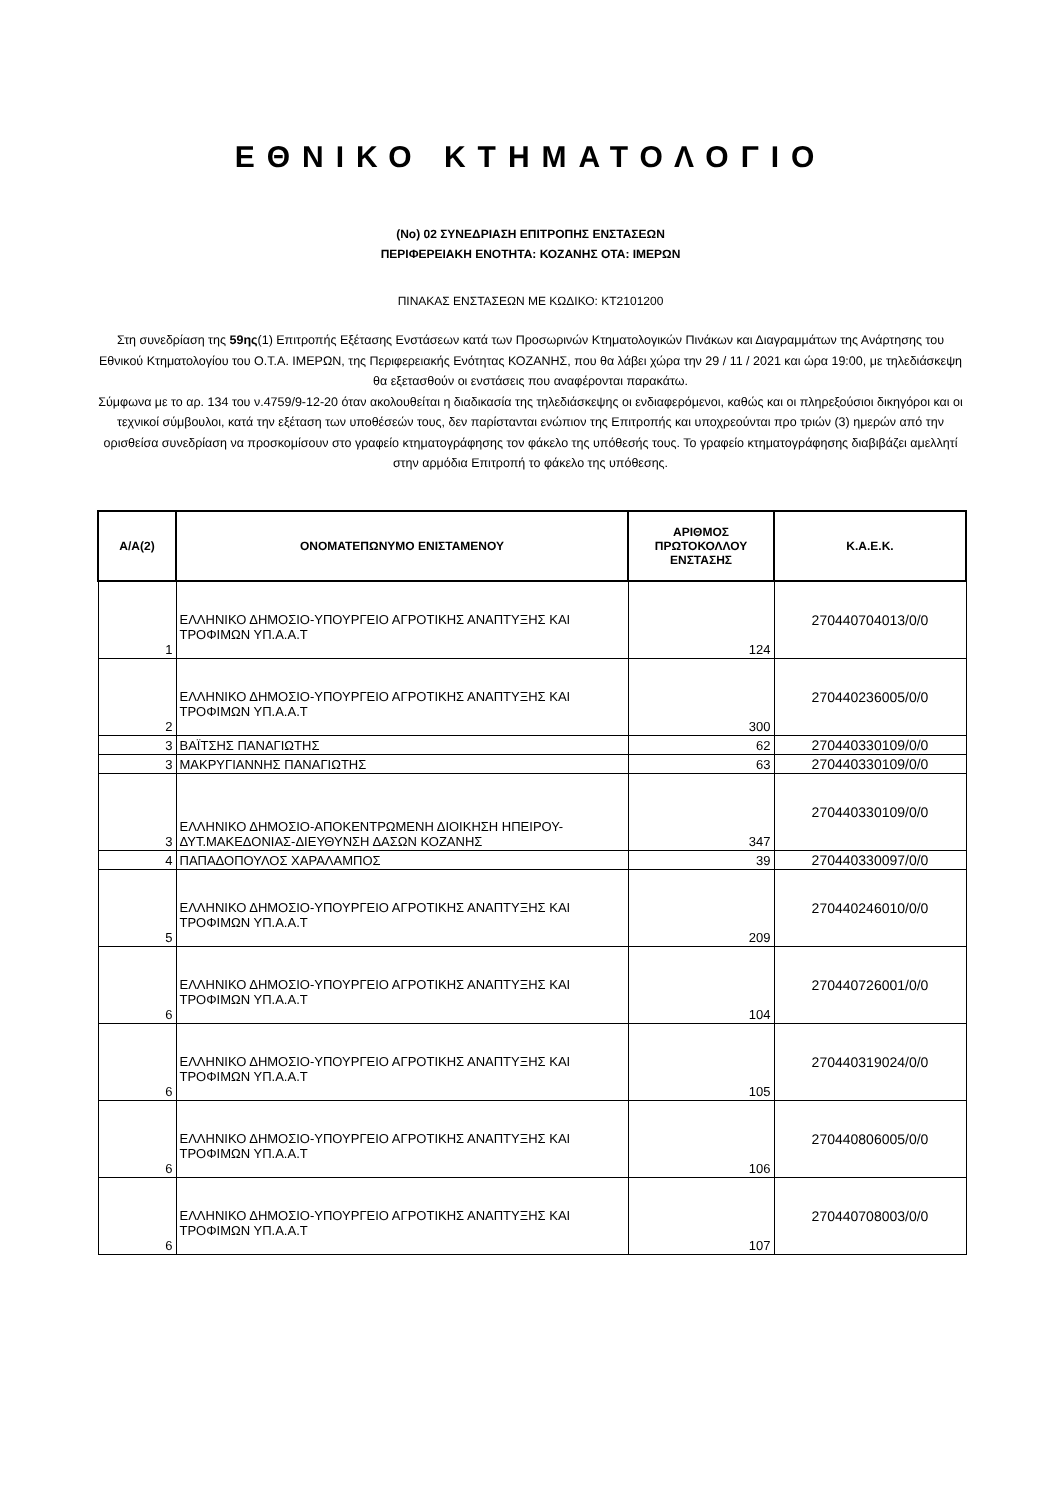ΕΘΝΙΚΟ ΚΤΗΜΑΤΟΛΟΓΙΟ
(Nο) 02 ΣΥΝΕΔΡΙΑΣΗ ΕΠΙΤΡΟΠΗΣ ΕΝΣΤΑΣΕΩΝ
ΠΕΡΙΦΕΡΕΙΑΚΗ ΕΝΟΤΗΤΑ: ΚΟΖΑΝΗΣ ΟΤΑ: ΙΜΕΡΩΝ
ΠΙΝΑΚΑΣ ΕΝΣΤΑΣΕΩΝ ΜΕ ΚΩΔΙΚΟ: ΚΤ2101200
Στη συνεδρίαση της 59ης(1) Επιτροπής Εξέτασης Ενστάσεων κατά των Προσωρινών Κτηματολογικών Πινάκων και Διαγραμμάτων της Ανάρτησης του Εθνικού Κτηματολογίου του Ο.Τ.Α. ΙΜΕΡΩΝ, της Περιφερειακής Ενότητας ΚΟΖΑΝΗΣ, που θα λάβει χώρα την 29 / 11 / 2021 και ώρα 19:00, με τηλεδιάσκεψη θα εξετασθούν οι ενστάσεις που αναφέρονται παρακάτω.
Σύμφωνα με το αρ. 134 του ν.4759/9-12-20 όταν ακολουθείται η διαδικασία της τηλεδιάσκεψης οι ενδιαφερόμενοι, καθώς και οι πληρεξούσιοι δικηγόροι και οι τεχνικοί σύμβουλοι, κατά την εξέταση των υποθέσεών τους, δεν παρίστανται ενώπιον της Επιτροπής και υποχρεούνται προ τριών (3) ημερών από την ορισθείσα συνεδρίαση να προσκομίσουν στο γραφείο κτηματογράφησης τον φάκελο της υπόθεσής τους. Το γραφείο κτηματογράφησης διαβιβάζει αμελλητί στην αρμόδια Επιτροπή το φάκελο της υπόθεσης.
| Α/Α(2) | ΟΝΟΜΑΤΕΠΩΝΥΜΟ ΕΝΙΣΤΑΜΕΝΟΥ | ΑΡΙΘΜΟΣ ΠΡΩΤΟΚΟΛΛΟΥ ΕΝΣΤΑΣΗΣ | Κ.Α.Ε.Κ. |
| --- | --- | --- | --- |
| 1 | ΕΛΛΗΝΙΚΟ ΔΗΜΟΣΙΟ-ΥΠΟΥΡΓΕΙΟ ΑΓΡΟΤΙΚΗΣ ΑΝΑΠΤΥΞΗΣ ΚΑΙ ΤΡΟΦΙΜΩΝ ΥΠ.Α.Α.Τ | 124 | 270440704013/0/0 |
| 2 | ΕΛΛΗΝΙΚΟ ΔΗΜΟΣΙΟ-ΥΠΟΥΡΓΕΙΟ ΑΓΡΟΤΙΚΗΣ ΑΝΑΠΤΥΞΗΣ ΚΑΙ ΤΡΟΦΙΜΩΝ ΥΠ.Α.Α.Τ | 300 | 270440236005/0/0 |
| 3 | ΒΑΪΤΣΗΣ ΠΑΝΑΓΙΩΤΗΣ | 62 | 270440330109/0/0 |
| 3 | ΜΑΚΡΥΓΙΑΝΝΗΣ ΠΑΝΑΓΙΩΤΗΣ | 63 | 270440330109/0/0 |
| 3 | ΕΛΛΗΝΙΚΟ ΔΗΜΟΣΙΟ-ΑΠΟΚΕΝΤΡΩΜΕΝΗ ΔΙΟΙΚΗΣΗ ΗΠΕΙΡΟΥ-ΔΥΤ.ΜΑΚΕΔΟΝΙΑΣ-ΔΙΕΥΘΥΝΣΗ ΔΑΣΩΝ ΚΟΖΑΝΗΣ | 347 | 270440330109/0/0 |
| 4 | ΠΑΠΑΔΟΠΟΥΛΟΣ ΧΑΡΑΛΑΜΠΟΣ | 39 | 270440330097/0/0 |
| 5 | ΕΛΛΗΝΙΚΟ ΔΗΜΟΣΙΟ-ΥΠΟΥΡΓΕΙΟ ΑΓΡΟΤΙΚΗΣ ΑΝΑΠΤΥΞΗΣ ΚΑΙ ΤΡΟΦΙΜΩΝ ΥΠ.Α.Α.Τ | 209 | 270440246010/0/0 |
| 6 | ΕΛΛΗΝΙΚΟ ΔΗΜΟΣΙΟ-ΥΠΟΥΡΓΕΙΟ ΑΓΡΟΤΙΚΗΣ ΑΝΑΠΤΥΞΗΣ ΚΑΙ ΤΡΟΦΙΜΩΝ ΥΠ.Α.Α.Τ | 104 | 270440726001/0/0 |
| 6 | ΕΛΛΗΝΙΚΟ ΔΗΜΟΣΙΟ-ΥΠΟΥΡΓΕΙΟ ΑΓΡΟΤΙΚΗΣ ΑΝΑΠΤΥΞΗΣ ΚΑΙ ΤΡΟΦΙΜΩΝ ΥΠ.Α.Α.Τ | 105 | 270440319024/0/0 |
| 6 | ΕΛΛΗΝΙΚΟ ΔΗΜΟΣΙΟ-ΥΠΟΥΡΓΕΙΟ ΑΓΡΟΤΙΚΗΣ ΑΝΑΠΤΥΞΗΣ ΚΑΙ ΤΡΟΦΙΜΩΝ ΥΠ.Α.Α.Τ | 106 | 270440806005/0/0 |
| 6 | ΕΛΛΗΝΙΚΟ ΔΗΜΟΣΙΟ-ΥΠΟΥΡΓΕΙΟ ΑΓΡΟΤΙΚΗΣ ΑΝΑΠΤΥΞΗΣ ΚΑΙ ΤΡΟΦΙΜΩΝ ΥΠ.Α.Α.Τ | 107 | 270440708003/0/0 |